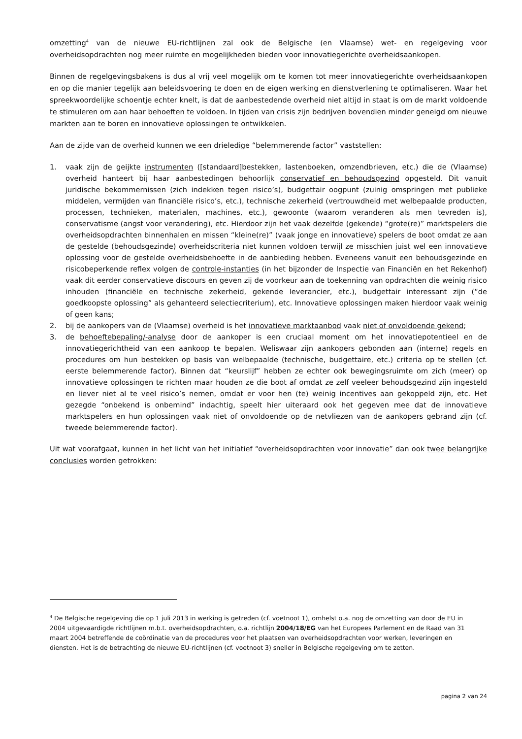omzetting<sup>4</sup> van de nieuwe EU-richtlijnen zal ook de Belgische (en Vlaamse) wet- en regelgeving voor overheidsopdrachten nog meer ruimte en mogelijkheden bieden voor innovatiegerichte overheidsaankopen.
Binnen de regelgevingsbakens is dus al vrij veel mogelijk om te komen tot meer innovatiegerichte overheidsaankopen en op die manier tegelijk aan beleidsvoering te doen en de eigen werking en dienstverlening te optimaliseren. Waar het spreekwoordelijke schoentje echter knelt, is dat de aanbestedende overheid niet altijd in staat is om de markt voldoende te stimuleren om aan haar behoeften te voldoen. In tijden van crisis zijn bedrijven bovendien minder geneigd om nieuwe markten aan te boren en innovatieve oplossingen te ontwikkelen.
Aan de zijde van de overheid kunnen we een drieledige “belemmerende factor” vaststellen:
1. vaak zijn de geijkte instrumenten ([standaard]bestekken, lastenboeken, omzendbrieven, etc.) die de (Vlaamse) overheid hanteert bij haar aanbestedingen behoorlijk conservatief en behoudsgezind opgesteld. Dit vanuit juridische bekommernissen (zich indekken tegen risico’s), budgettair oogpunt (zuinig omspringen met publieke middelen, vermijden van financiële risico’s, etc.), technische zekerheid (vertrouwdheid met welbepaalde producten, processen, technieken, materialen, machines, etc.), gewoonte (waarom veranderen als men tevreden is), conservatisme (angst voor verandering), etc. Hierdoor zijn het vaak dezelfde (gekende) “grote(re)” marktspelers die overheidsopdrachten binnenhalen en missen “kleine(re)” (vaak jonge en innovatieve) spelers de boot omdat ze aan de gestelde (behoudsgezinde) overheidscriteria niet kunnen voldoen terwijl ze misschien juist wel een innovatieve oplossing voor de gestelde overheidsbehoefte in de aanbieding hebben. Eveneens vanuit een behoudsgezinde en risicobeperkende reflex volgen de controle-instanties (in het bijzonder de Inspectie van Financiën en het Rekenhof) vaak dit eerder conservatieve discours en geven zij de voorkeur aan de toekenning van opdrachten die weinig risico inhouden (financiële en technische zekerheid, gekende leverancier, etc.), budgettair interessant zijn (“de goedkoopste oplossing” als gehanteerd selectiecriterium), etc. Innovatieve oplossingen maken hierdoor vaak weinig of geen kans;
2. bij de aankopers van de (Vlaamse) overheid is het innovatieve marktaanbod vaak niet of onvoldoende gekend;
3. de behoeftebepaling/-analyse door de aankoper is een cruciaal moment om het innovatiepotentieel en de innovatiegerichtheid van een aankoop te bepalen. Weliswaar zijn aankopers gebonden aan (interne) regels en procedures om hun bestekken op basis van welbepaalde (technische, budgettaire, etc.) criteria op te stellen (cf. eerste belemmerende factor). Binnen dat “keurslijf” hebben ze echter ook bewegingsruimte om zich (meer) op innovatieve oplossingen te richten maar houden ze die boot af omdat ze zelf veeleer behoudsgezind zijn ingesteld en liever niet al te veel risico’s nemen, omdat er voor hen (te) weinig incentives aan gekoppeld zijn, etc. Het gezegde “onbekend is onbemind” indachtig, speelt hier uiteraard ook het gegeven mee dat de innovatieve marktspelers en hun oplossingen vaak niet of onvoldoende op de netvliezen van de aankopers gebrand zijn (cf. tweede belemmerende factor).
Uit wat voorafgaat, kunnen in het licht van het initiatief “overheidsopdrachten voor innovatie” dan ook twee belangrijke conclusies worden getrokken:
<sup>4</sup> De Belgische regelgeving die op 1 juli 2013 in werking is getreden (cf. voetnoot 1), omhelst o.a. nog de omzetting van door de EU in 2004 uitgevaardigde richtlijnen m.b.t. overheidsopdrachten, o.a. richtlijn 2004/18/EG van het Europees Parlement en de Raad van 31 maart 2004 betreffende de coördinatie van de procedures voor het plaatsen van overheidsopdrachten voor werken, leveringen en diensten. Het is de betrachting de nieuwe EU-richtlijnen (cf. voetnoot 3) sneller in Belgische regelgeving om te zetten.
pagina 2 van 24